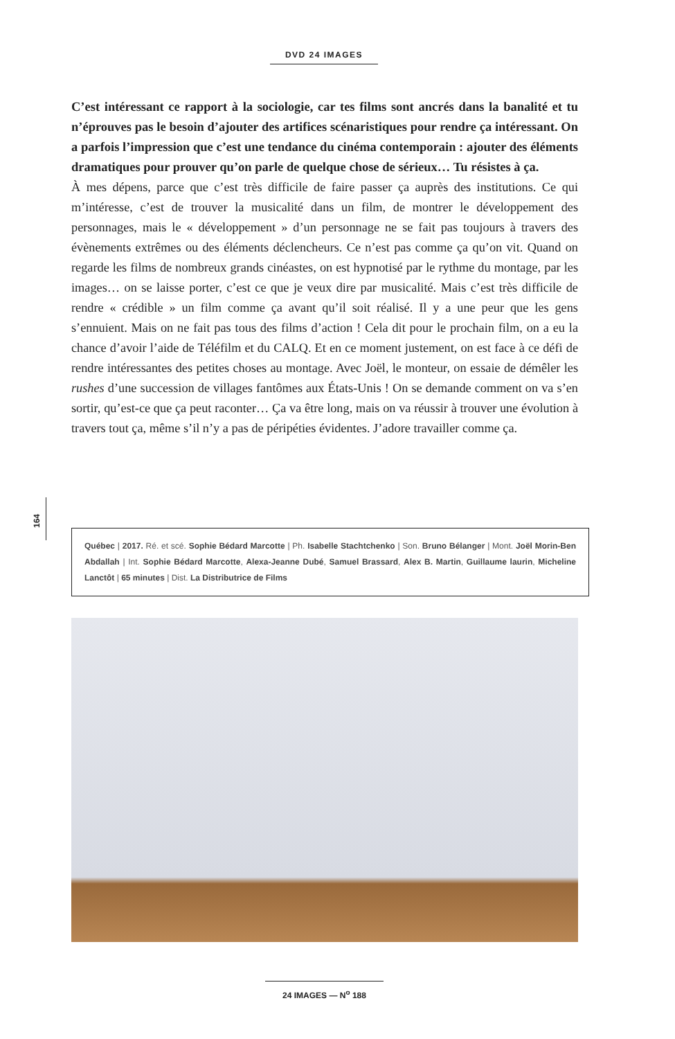DVD 24 IMAGES
C’est intéressant ce rapport à la sociologie, car tes films sont ancrés dans la banalité et tu n’éprouves pas le besoin d’ajouter des artifices scénaristiques pour rendre ça intéressant. On a parfois l’impression que c’est une tendance du cinéma contemporain : ajouter des éléments dramatiques pour prouver qu’on parle de quelque chose de sérieux… Tu résistes à ça.
À mes dépens, parce que c’est très difficile de faire passer ça auprès des institutions. Ce qui m’intéresse, c’est de trouver la musicalité dans un film, de montrer le développement des personnages, mais le « développement » d’un personnage ne se fait pas toujours à travers des évènements extrêmes ou des éléments déclencheurs. Ce n’est pas comme ça qu’on vit. Quand on regarde les films de nombreux grands cinéastes, on est hypnotisé par le rythme du montage, par les images… on se laisse porter, c’est ce que je veux dire par musicalité. Mais c’est très difficile de rendre « crédible » un film comme ça avant qu’il soit réalisé. Il y a une peur que les gens s’ennuient. Mais on ne fait pas tous des films d’action ! Cela dit pour le prochain film, on a eu la chance d’avoir l’aide de Téléfilm et du CALQ. Et en ce moment justement, on est face à ce défi de rendre intéressantes des petites choses au montage. Avec Joël, le monteur, on essaie de démêler les rushes d’une succession de villages fantômes aux États-Unis ! On se demande comment on va s’en sortir, qu’est-ce que ça peut raconter… Ça va être long, mais on va réussir à trouver une évolution à travers tout ça, même s’il n’y a pas de péripéties évidentes. J’adore travailler comme ça.
164
Québec | 2017. Ré. et scé. Sophie Bédard Marcotte | Ph. Isabelle Stachtchenko | Son. Bruno Bélanger | Mont. Joël Morin-Ben Abdallah | Int. Sophie Bédard Marcotte, Alexa-Jeanne Dubé, Samuel Brassard, Alex B. Martin, Guillaume laurin, Micheline Lanctôt | 65 minutes | Dist. La Distributrice de Films
24 IMAGES — N<sup>o</sup> 188